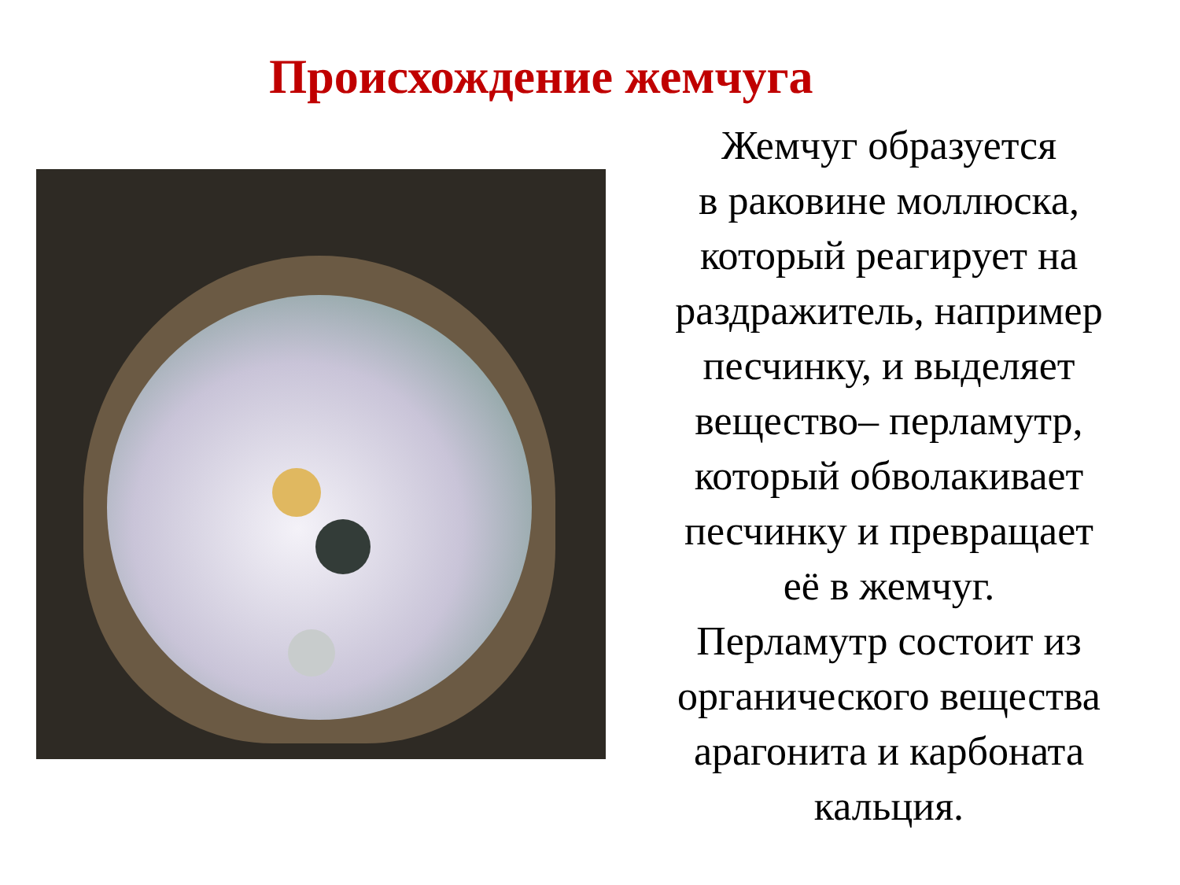Происхождение жемчуга
Жемчуг образуется
в раковине моллюска,
который реагирует на
раздражитель, например
песчинку, и выделяет
вещество– перламутр,
который обволакивает
песчинку и превращает
её в жемчуг.
Перламутр состоит из
органического вещества
арагонита и карбоната
кальция.